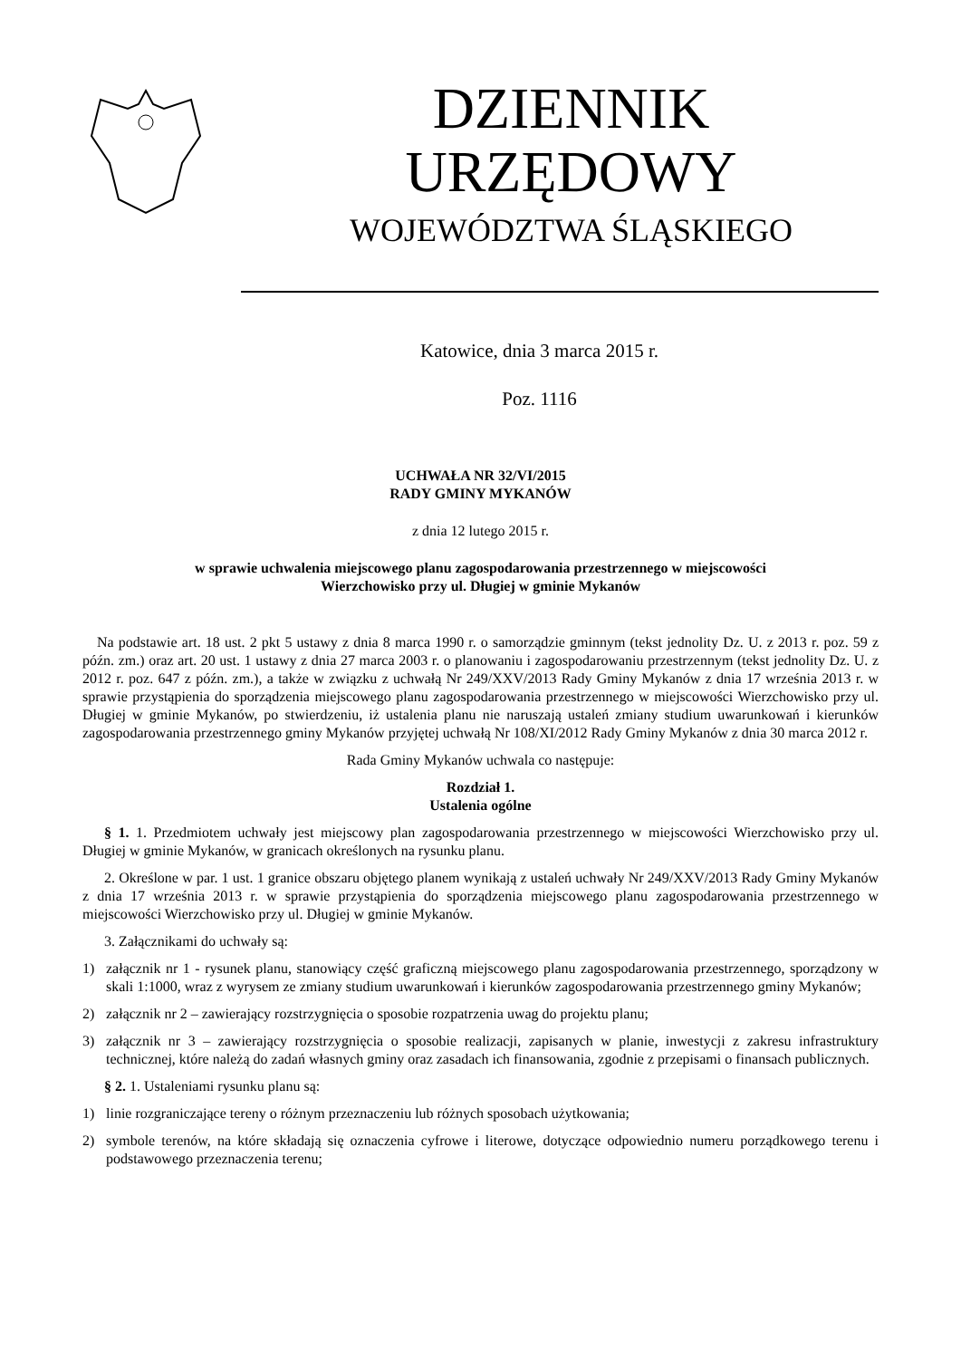DZIENNIK URZĘDOWY
WOJEWÓDZTWA ŚLĄSKIEGO
Katowice, dnia 3 marca 2015 r.
Poz. 1116
UCHWAŁA NR 32/VI/2015
RADY GMINY MYKANÓW
z dnia 12 lutego 2015 r.
w sprawie uchwalenia miejscowego planu zagospodarowania przestrzennego w miejscowości
Wierzchowisko przy ul. Długiej w gminie Mykanów
Na podstawie art. 18 ust. 2 pkt 5 ustawy z dnia 8 marca 1990 r. o samorządzie gminnym (tekst jednolity Dz. U. z 2013 r. poz. 59 z późn. zm.) oraz art. 20 ust. 1 ustawy z dnia 27 marca 2003 r. o planowaniu i zagospodarowaniu przestrzennym (tekst jednolity Dz. U. z 2012 r. poz. 647 z późn. zm.), a także w związku z uchwałą Nr 249/XXV/2013 Rady Gminy Mykanów z dnia 17 września 2013 r. w sprawie przystąpienia do sporządzenia miejscowego planu zagospodarowania przestrzennego w miejscowości Wierzchowisko przy ul. Długiej w gminie Mykanów, po stwierdzeniu, iż ustalenia planu nie naruszają ustaleń zmiany studium uwarunkowań i kierunków zagospodarowania przestrzennego gminy Mykanów przyjętej uchwałą Nr 108/XI/2012 Rady Gminy Mykanów z dnia 30 marca 2012 r.
Rada Gminy Mykanów uchwala co następuje:
Rozdział 1.
Ustalenia ogólne
§ 1. 1. Przedmiotem uchwały jest miejscowy plan zagospodarowania przestrzennego w miejscowości Wierzchowisko przy ul. Długiej w gminie Mykanów, w granicach określonych na rysunku planu.
2. Określone w par. 1 ust. 1 granice obszaru objętego planem wynikają z ustaleń uchwały Nr 249/XXV/2013 Rady Gminy Mykanów z dnia 17 września 2013 r. w sprawie przystąpienia do sporządzenia miejscowego planu zagospodarowania przestrzennego w miejscowości Wierzchowisko przy ul. Długiej w gminie Mykanów.
3. Załącznikami do uchwały są:
1) załącznik nr 1 - rysunek planu, stanowiący część graficzną miejscowego planu zagospodarowania przestrzennego, sporządzony w skali 1:1000, wraz z wyrysem ze zmiany studium uwarunkowań i kierunków zagospodarowania przestrzennego gminy Mykanów;
2) załącznik nr 2 – zawierający rozstrzygnięcia o sposobie rozpatrzenia uwag do projektu planu;
3) załącznik nr 3 – zawierający rozstrzygnięcia o sposobie realizacji, zapisanych w planie, inwestycji z zakresu infrastruktury technicznej, które należą do zadań własnych gminy oraz zasadach ich finansowania, zgodnie z przepisami o finansach publicznych.
§ 2. 1. Ustaleniami rysunku planu są:
1) linie rozgraniczające tereny o różnym przeznaczeniu lub różnych sposobach użytkowania;
2) symbole terenów, na które składają się oznaczenia cyfrowe i literowe, dotyczące odpowiednio numeru porządkowego terenu i podstawowego przeznaczenia terenu;